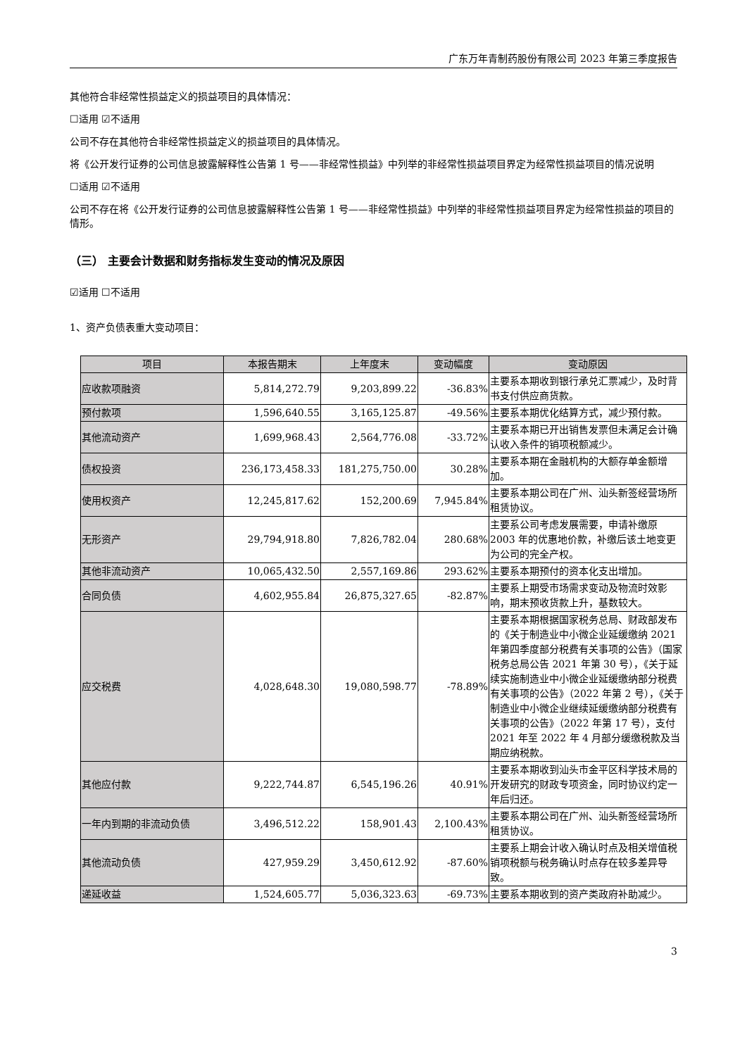广东万年青制药股份有限公司 2023 年第三季度报告
其他符合非经常性损益定义的损益项目的具体情况：
☐适用 ☑不适用
公司不存在其他符合非经常性损益定义的损益项目的具体情况。
将《公开发行证券的公司信息披露解释性公告第 1 号——非经常性损益》中列举的非经常性损益项目界定为经常性损益项目的情况说明
☐适用 ☑不适用
公司不存在将《公开发行证券的公司信息披露解释性公告第 1 号——非经常性损益》中列举的非经常性损益项目界定为经常性损益的项目的情形。
（三） 主要会计数据和财务指标发生变动的情况及原因
☑适用 ☐不适用
1、资产负债表重大变动项目：
| 项目 | 本报告期末 | 上年度末 | 变动幅度 | 变动原因 |
| --- | --- | --- | --- | --- |
| 应收款项融资 | 5,814,272.79 | 9,203,899.22 | -36.83% | 主要系本期收到银行承兑汇票减少，及时背书支付供应商货款。 |
| 预付款项 | 1,596,640.55 | 3,165,125.87 | -49.56% | 主要系本期优化结算方式，减少预付款。 |
| 其他流动资产 | 1,699,968.43 | 2,564,776.08 | -33.72% | 主要系本期已开出销售发票但未满足会计确认收入条件的销项税额减少。 |
| 债权投资 | 236,173,458.33 | 181,275,750.00 | 30.28% | 主要系本期在金融机构的大额存单金额增加。 |
| 使用权资产 | 12,245,817.62 | 152,200.69 | 7,945.84% | 主要系本期公司在广州、汕头新签经营场所租赁协议。 |
| 无形资产 | 29,794,918.80 | 7,826,782.04 | 280.68% | 主要系公司考虑发展需要，申请补缴原 2003 年的优惠地价款，补缴后该土地变更为公司的完全产权。 |
| 其他非流动资产 | 10,065,432.50 | 2,557,169.86 | 293.62% | 主要系本期预付的资本化支出增加。 |
| 合同负债 | 4,602,955.84 | 26,875,327.65 | -82.87% | 主要系上期受市场需求变动及物流时效影响，期末预收货款上升，基数较大。 |
| 应交税费 | 4,028,648.30 | 19,080,598.77 | -78.89% | 主要系本期根据国家税务总局、财政部发布的《关于制造业中小微企业延缓缴纳 2021 年第四季度部分税费有关事项的公告》（国家税务总局公告 2021 年第 30 号），《关于延续实施制造业中小微企业延缓缴纳部分税费有关事项的公告》（2022 年第 2 号），《关于制造业中小微企业继续延缓缴纳部分税费有关事项的公告》（2022 年第 17 号），支付 2021 年至 2022 年 4 月部分缓缴税款及当期应纳税款。 |
| 其他应付款 | 9,222,744.87 | 6,545,196.26 | 40.91% | 主要系本期收到汕头市金平区科学技术局的开发研究的财政专项资金，同时协议约定一年后归还。 |
| 一年内到期的非流动负债 | 3,496,512.22 | 158,901.43 | 2,100.43% | 主要系本期公司在广州、汕头新签经营场所租赁协议。 |
| 其他流动负债 | 427,959.29 | 3,450,612.92 | -87.60% | 主要系上期会计收入确认时点及相关增值税销项税额与税务确认时点存在较多差异导致。 |
| 递延收益 | 1,524,605.77 | 5,036,323.63 | -69.73% | 主要系本期收到的资产类政府补助减少。 |
3